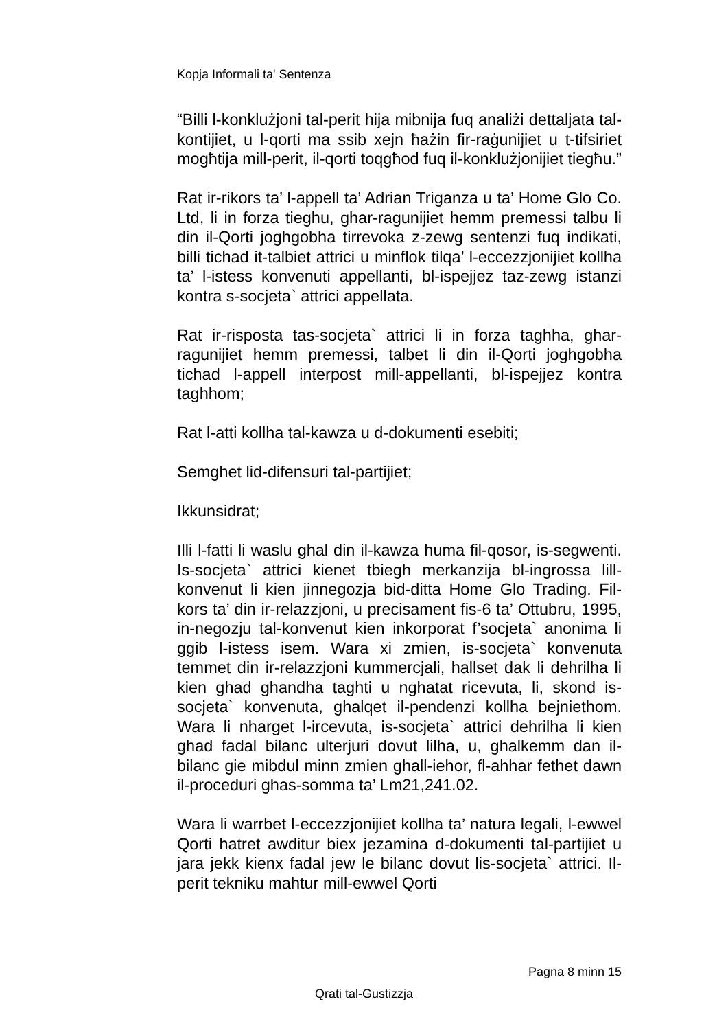Kopja Informali ta' Sentenza
“Billi l-konklużjoni tal-perit hija mibnija fuq analiżi dettaljata tal-kontijiet, u l-qorti ma ssib xejn ħażin fir-raġunijiet u t-tifsiriet mogħtija mill-perit, il-qorti toqgħod fuq il-konklużjonijiet tiegħu.”
Rat ir-rikors ta’ l-appell ta’ Adrian Triganza u ta’ Home Glo Co. Ltd, li in forza tieghu, ghar-ragunijiet hemm premessi talbu li din il-Qorti joghgobha tirrevoka z-zewg sentenzi fuq indikati, billi tichad it-talbiet attrici u minflok tilqa’ l-eccezzjonijiet kollha ta’ l-istess konvenuti appellanti, bl-ispejjez taz-zewg istanzi kontra s-socjeta` attrici appellata.
Rat ir-risposta tas-socjeta` attrici li in forza taghha, ghar-ragunijiet hemm premessi, talbet li din il-Qorti joghgobha tichad l-appell interpost mill-appellanti, bl-ispejjez kontra taghhom;
Rat l-atti kollha tal-kawza u d-dokumenti esebiti;
Semghet lid-difensuri tal-partijiet;
Ikkunsidrat;
Illi l-fatti li waslu ghal din il-kawza huma fil-qosor, is-segwenti. Is-socjeta` attrici kienet tbiegh merkanzija bl-ingrossa lill-konvenut li kien jinnegozja bid-ditta Home Glo Trading. Fil-kors ta’ din ir-relazzjoni, u precisament fis-6 ta’ Ottubru, 1995, in-negozju tal-konvenut kien inkorporat f’socjeta` anonima li ggib l-istess isem. Wara xi zmien, is-socjeta` konvenuta temmet din ir-relazzjoni kummercjali, hallset dak li dehrilha li kien ghad ghandha taghti u nghatat ricevuta, li, skond is-socjeta` konvenuta, ghalqet il-pendenzi kollha bejniethom. Wara li nharget l-ircevuta, is-socjeta` attrici dehrilha li kien ghad fadal bilanc ulterjuri dovut lilha, u, ghalkemm dan il-bilanc gie mibdul minn zmien ghall-iehor, fl-ahhar fethet dawn il-proceduri ghas-somma ta’ Lm21,241.02.
Wara li warrbet l-eccezzjonijiet kollha ta’ natura legali, l-ewwel Qorti hatret awditur biex jezamina d-dokumenti tal-partijiet u jara jekk kienx fadal jew le bilanc dovut lis-socjeta` attrici. Il-perit tekniku mahtur mill-ewwel Qorti
Pagna 8 minn 15
Qrati tal-Gustizzja